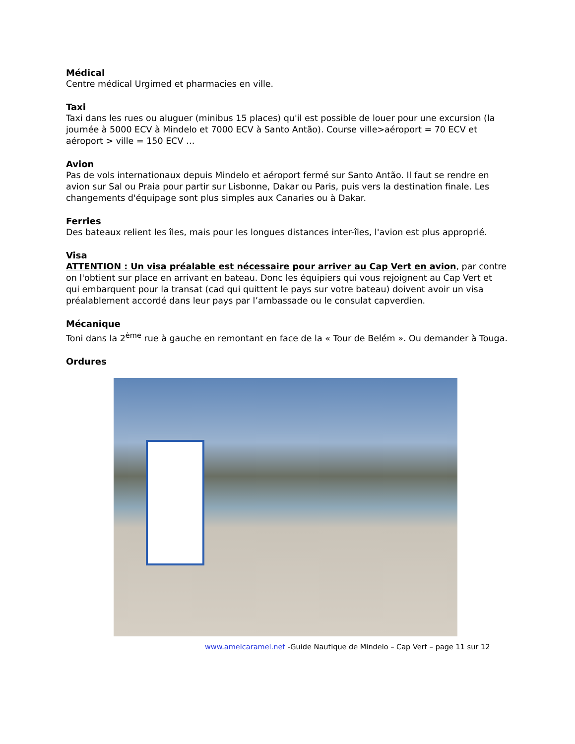Médical
Centre médical Urgimed et pharmacies en ville.
Taxi
Taxi dans les rues ou aluguer (minibus 15 places) qu'il est possible de louer pour une excursion (la journée à 5000 ECV à Mindelo et 7000 ECV à Santo Antão). Course ville>aéroport = 70 ECV et aéroport > ville = 150 ECV …
Avion
Pas de vols internationaux depuis Mindelo et aéroport fermé sur Santo Antão. Il faut se rendre en avion sur Sal ou Praia pour partir sur Lisbonne, Dakar ou Paris, puis vers la destination finale. Les changements d'équipage sont plus simples aux Canaries ou à Dakar.
Ferries
Des bateaux relient les îles, mais pour les longues distances inter-îles, l'avion est plus approprié.
Visa
ATTENTION : Un visa préalable est nécessaire pour arriver au Cap Vert en avion, par contre on l'obtient sur place en arrivant en bateau. Donc les équipiers qui vous rejoignent au Cap Vert et qui embarquent pour la transat (cad qui quittent le pays sur votre bateau) doivent avoir un visa préalablement accordé dans leur pays par l’ambassade ou le consulat capverdien.
Mécanique
Toni dans la 2<sup>ème</sup> rue à gauche en remontant en face de la « Tour de Belém ». Ou demander à Touga.
Ordures
www.amelcaramel.net -Guide Nautique de Mindelo – Cap Vert – page 11 sur 12